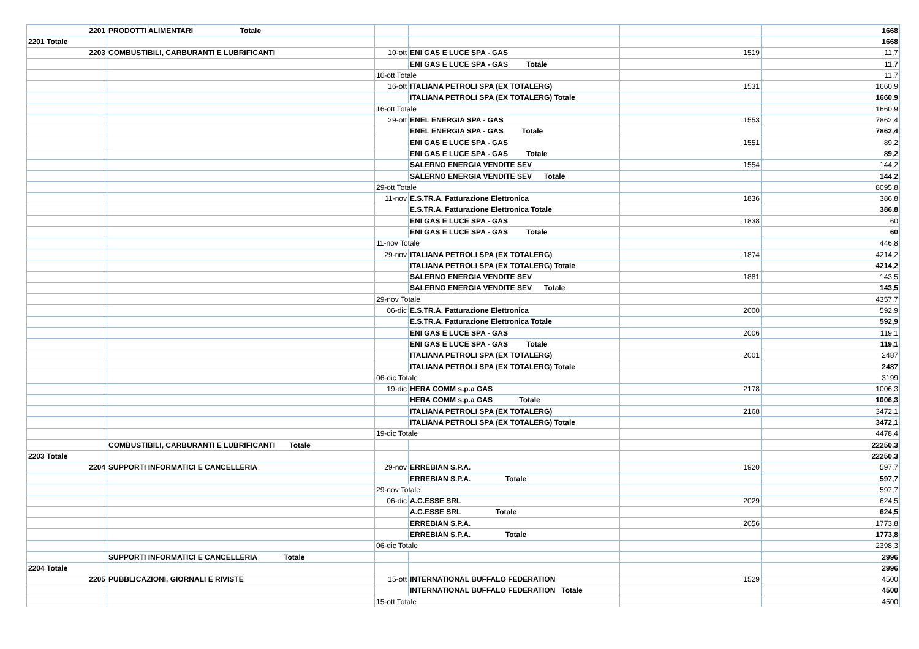| 2201 | PRODOTTI ALIMENTARI Totale | | | | 1668 |
| 2201 Totale | | | | | 1668 |
| 2203 | COMBUSTIBILI, CARBURANTI E LUBRIFICANTI | 10-ott | ENI GAS E LUCE SPA - GAS | 1519 | 11,7 |
| | | | ENI GAS E LUCE SPA - GAS Totale | | 11,7 |
| | | 10-ott Totale | | | 11,7 |
| | | 16-ott | ITALIANA PETROLI SPA (EX TOTALERG) | 1531 | 1660,9 |
| | | | ITALIANA PETROLI SPA (EX TOTALERG) Totale | | 1660,9 |
| | | 16-ott Totale | | | 1660,9 |
| | | 29-ott | ENEL ENERGIA SPA - GAS | 1553 | 7862,4 |
| | | | ENEL ENERGIA SPA - GAS Totale | | 7862,4 |
| | | | ENI GAS E LUCE SPA - GAS | 1551 | 89,2 |
| | | | ENI GAS E LUCE SPA - GAS Totale | | 89,2 |
| | | | SALERNO ENERGIA VENDITE SEV | 1554 | 144,2 |
| | | | SALERNO ENERGIA VENDITE SEV Totale | | 144,2 |
| | | 29-ott Totale | | | 8095,8 |
| | | 11-nov | E.S.TR.A. Fatturazione Elettronica | 1836 | 386,8 |
| | | | E.S.TR.A. Fatturazione Elettronica Totale | | 386,8 |
| | | | ENI GAS E LUCE SPA - GAS | 1838 | 60 |
| | | | ENI GAS E LUCE SPA - GAS Totale | | 60 |
| | | 11-nov Totale | | | 446,8 |
| | | 29-nov | ITALIANA PETROLI SPA (EX TOTALERG) | 1874 | 4214,2 |
| | | | ITALIANA PETROLI SPA (EX TOTALERG) Totale | | 4214,2 |
| | | | SALERNO ENERGIA VENDITE SEV | 1881 | 143,5 |
| | | | SALERNO ENERGIA VENDITE SEV Totale | | 143,5 |
| | | 29-nov Totale | | | 4357,7 |
| | | 06-dic | E.S.TR.A. Fatturazione Elettronica | 2000 | 592,9 |
| | | | E.S.TR.A. Fatturazione Elettronica Totale | | 592,9 |
| | | | ENI GAS E LUCE SPA - GAS | 2006 | 119,1 |
| | | | ENI GAS E LUCE SPA - GAS Totale | | 119,1 |
| | | | ITALIANA PETROLI SPA (EX TOTALERG) | 2001 | 2487 |
| | | | ITALIANA PETROLI SPA (EX TOTALERG) Totale | | 2487 |
| | | 06-dic Totale | | | 3199 |
| | | 19-dic | HERA COMM s.p.a GAS | 2178 | 1006,3 |
| | | | HERA COMM s.p.a GAS Totale | | 1006,3 |
| | | | ITALIANA PETROLI SPA (EX TOTALERG) | 2168 | 3472,1 |
| | | | ITALIANA PETROLI SPA (EX TOTALERG) Totale | | 3472,1 |
| | | 19-dic Totale | | | 4478,4 |
| | COMBUSTIBILI, CARBURANTI E LUBRIFICANTI Totale | | | | 22250,3 |
| 2203 Totale | | | | | 22250,3 |
| 2204 | SUPPORTI INFORMATICI E CANCELLERIA | 29-nov | ERREBIAN S.P.A. | 1920 | 597,7 |
| | | | ERREBIAN S.P.A. Totale | | 597,7 |
| | | 29-nov Totale | | | 597,7 |
| | | 06-dic | A.C.ESSE SRL | 2029 | 624,5 |
| | | | A.C.ESSE SRL Totale | | 624,5 |
| | | | ERREBIAN S.P.A. | 2056 | 1773,8 |
| | | | ERREBIAN S.P.A. Totale | | 1773,8 |
| | | 06-dic Totale | | | 2398,3 |
| | SUPPORTI INFORMATICI E CANCELLERIA Totale | | | | 2996 |
| 2204 Totale | | | | | 2996 |
| 2205 | PUBBLICAZIONI, GIORNALI E RIVISTE | 15-ott | INTERNATIONAL BUFFALO FEDERATION | 1529 | 4500 |
| | | | INTERNATIONAL BUFFALO FEDERATION Totale | | 4500 |
| | | 15-ott Totale | | | 4500 |